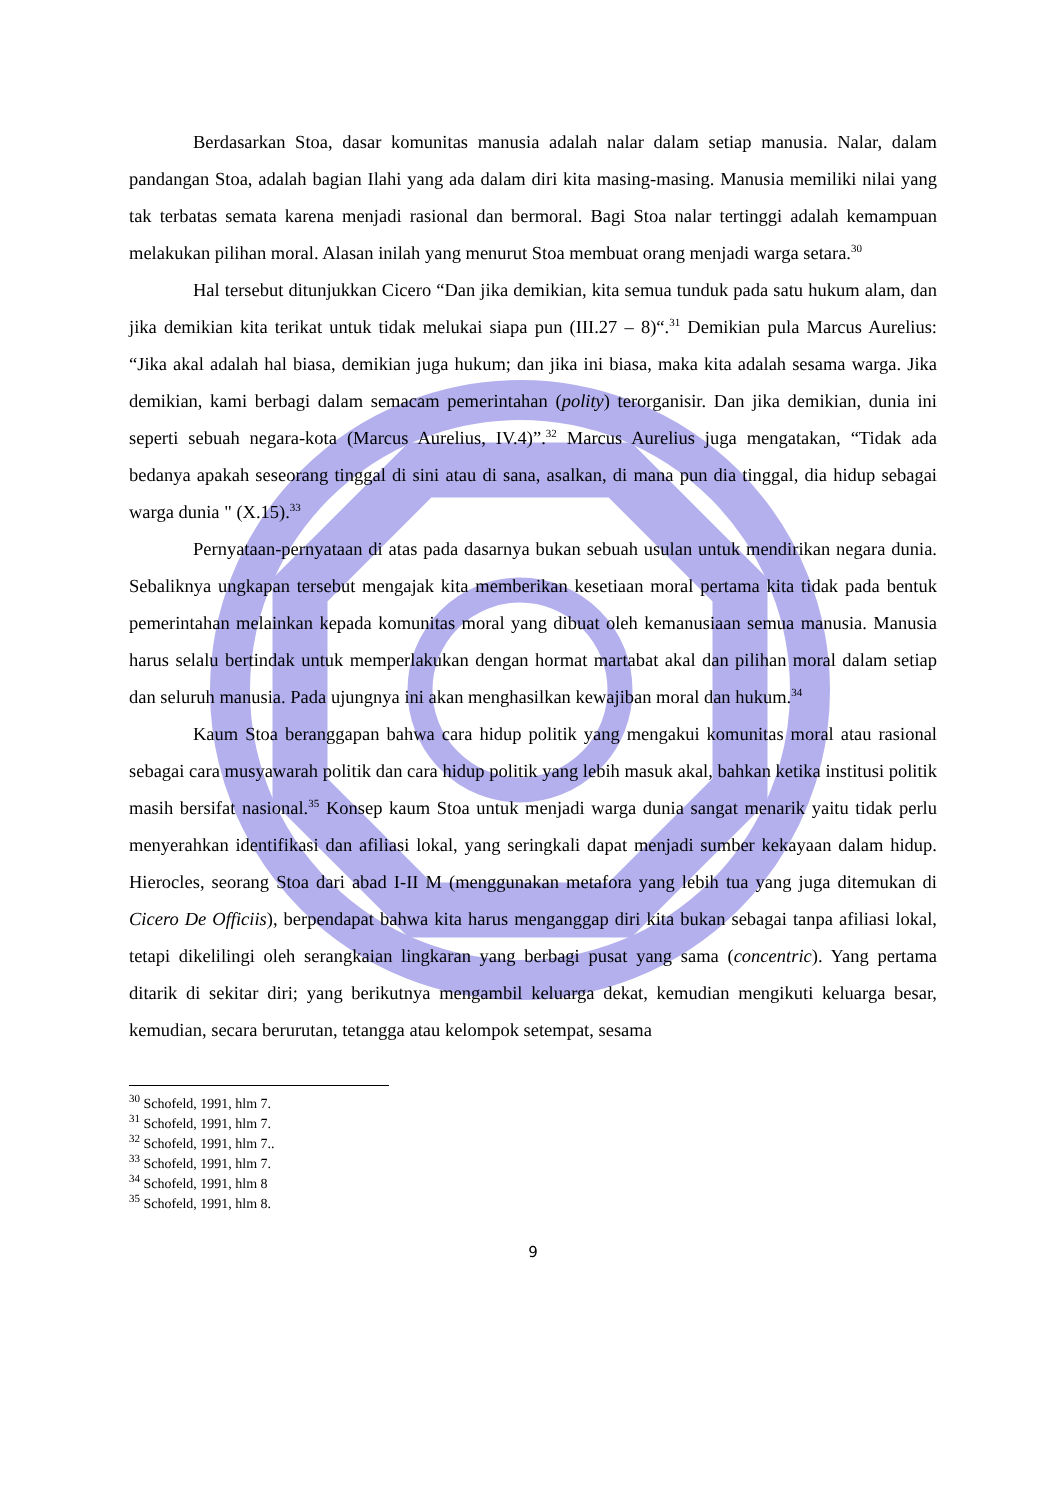Berdasarkan Stoa, dasar komunitas manusia adalah nalar dalam setiap manusia. Nalar, dalam pandangan Stoa, adalah bagian Ilahi yang ada dalam diri kita masing-masing. Manusia memiliki nilai yang tak terbatas semata karena menjadi rasional dan bermoral. Bagi Stoa nalar tertinggi adalah kemampuan melakukan pilihan moral. Alasan inilah yang menurut Stoa membuat orang menjadi warga setara.<sup>30</sup>
Hal tersebut ditunjukkan Cicero “Dan jika demikian, kita semua tunduk pada satu hukum alam, dan jika demikian kita terikat untuk tidak melukai siapa pun (III.27 – 8)“.<sup>31</sup> Demikian pula Marcus Aurelius: “Jika akal adalah hal biasa, demikian juga hukum; dan jika ini biasa, maka kita adalah sesama warga. Jika demikian, kami berbagi dalam semacam pemerintahan (polity) terorganisir. Dan jika demikian, dunia ini seperti sebuah negara-kota (Marcus Aurelius, IV.4)”.<sup>32</sup> Marcus Aurelius juga mengatakan, “Tidak ada bedanya apakah seseorang tinggal di sini atau di sana, asalkan, di mana pun dia tinggal, dia hidup sebagai warga dunia " (X.15).<sup>33</sup>
Pernyataan-pernyataan di atas pada dasarnya bukan sebuah usulan untuk mendirikan negara dunia. Sebaliknya ungkapan tersebut mengajak kita memberikan kesetiaan moral pertama kita tidak pada bentuk pemerintahan melainkan kepada komunitas moral yang dibuat oleh kemanusiaan semua manusia. Manusia harus selalu bertindak untuk memperlakukan dengan hormat martabat akal dan pilihan moral dalam setiap dan seluruh manusia. Pada ujungnya ini akan menghasilkan kewajiban moral dan hukum.<sup>34</sup>
Kaum Stoa beranggapan bahwa cara hidup politik yang mengakui komunitas moral atau rasional sebagai cara musyawarah politik dan cara hidup politik yang lebih masuk akal, bahkan ketika institusi politik masih bersifat nasional.<sup>35</sup> Konsep kaum Stoa untuk menjadi warga dunia sangat menarik yaitu tidak perlu menyerahkan identifikasi dan afiliasi lokal, yang seringkali dapat menjadi sumber kekayaan dalam hidup. Hierocles, seorang Stoa dari abad I-II M (menggunakan metafora yang lebih tua yang juga ditemukan di Cicero De Officiis), berpendapat bahwa kita harus menganggap diri kita bukan sebagai tanpa afiliasi lokal, tetapi dikelilingi oleh serangkaian lingkaran yang berbagi pusat yang sama (concentric). Yang pertama ditarik di sekitar diri; yang berikutnya mengambil keluarga dekat, kemudian mengikuti keluarga besar, kemudian, secara berurutan, tetangga atau kelompok setempat, sesama
<sup>30</sup> Schofeld, 1991, hlm 7.
<sup>31</sup> Schofeld, 1991, hlm 7.
<sup>32</sup> Schofeld, 1991, hlm 7..
<sup>33</sup> Schofeld, 1991, hlm 7.
<sup>34</sup> Schofeld, 1991, hlm 8
<sup>35</sup> Schofeld, 1991, hlm 8.
9